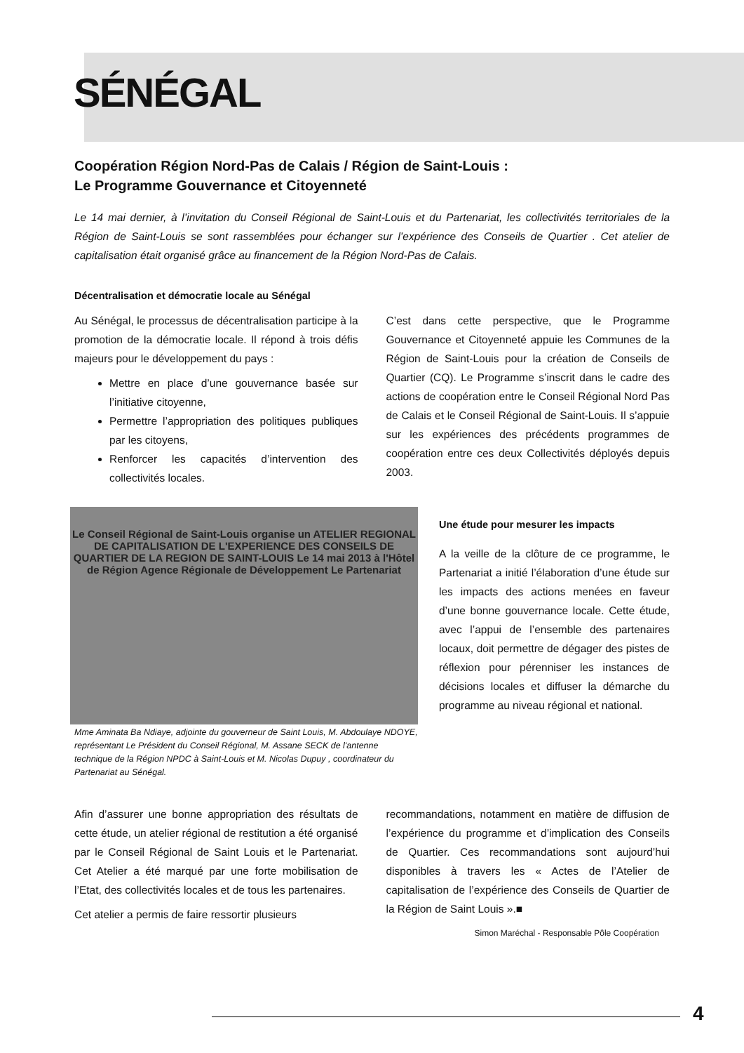SÉNÉGAL
Coopération Région Nord-Pas de Calais / Région de Saint-Louis :
Le Programme Gouvernance et Citoyenneté
Le 14 mai dernier, à l’invitation du Conseil Régional de Saint-Louis et du Partenariat, les collectivités territoriales de la Région de Saint-Louis se sont rassemblées pour échanger sur l’expérience des Conseils de Quartier . Cet atelier de capitalisation était organisé grâce au financement de la Région Nord-Pas de Calais.
Décentralisation et démocratie locale au Sénégal
Au Sénégal, le processus de décentralisation participe à la promotion de la démocratie locale. Il répond à trois défis majeurs pour le développement du pays :
Mettre en place d’une gouvernance basée sur l’initiative citoyenne,
Permettre l’appropriation des politiques publiques par les citoyens,
Renforcer les capacités d’intervention des collectivités locales.
C’est dans cette perspective, que le Programme Gouvernance et Citoyenneté appuie les Communes de la Région de Saint-Louis pour la création de Conseils de Quartier (CQ). Le Programme s’inscrit dans le cadre des actions de coopération entre le Conseil Régional Nord Pas de Calais et le Conseil Régional de Saint-Louis. Il s’appuie sur les expériences des précédents programmes de coopération entre ces deux Collectivités déployés depuis 2003.
Le Conseil Régional de Saint-Louis organise un ATELIER REGIONAL DE CAPITALISATION DE L'EXPERIENCE DES CONSEILS DE QUARTIER DE LA REGION DE SAINT-LOUIS Le 14 mai 2013 à l'Hôtel de Région Agence Régionale de Développement Le Partenariat
Mme Aminata Ba Ndiaye, adjointe du gouverneur de Saint Louis, M. Abdoulaye NDOYE, représentant Le Président du Conseil Régional, M. Assane SECK de l'antenne technique de la Région NPDC à Saint-Louis et M. Nicolas Dupuy , coordinateur du Partenariat au Sénégal.
Une étude pour mesurer les impacts
A la veille de la clôture de ce programme, le Partenariat a initié l’élaboration d’une étude sur les impacts des actions menées en faveur d’une bonne gouvernance locale. Cette étude, avec l’appui de l’ensemble des partenaires locaux, doit permettre de dégager des pistes de réflexion pour pérenniser les instances de décisions locales et diffuser la démarche du programme au niveau régional et national.
Afin d’assurer une bonne appropriation des résultats de cette étude, un atelier régional de restitution a été organisé par le Conseil Régional de Saint Louis et le Partenariat. Cet Atelier a été marqué par une forte mobilisation de l’Etat, des collectivités locales et de tous les partenaires.
Cet atelier a permis de faire ressortir plusieurs
recommandations, notamment en matière de diffusion de l’expérience du programme et d’implication des Conseils de Quartier. Ces recommandations sont aujourd’hui disponibles à travers les « Actes de l’Atelier de capitalisation de l’expérience des Conseils de Quartier de la Région de Saint Louis ».■
Simon Maréchal - Responsable Pôle Coopération
4